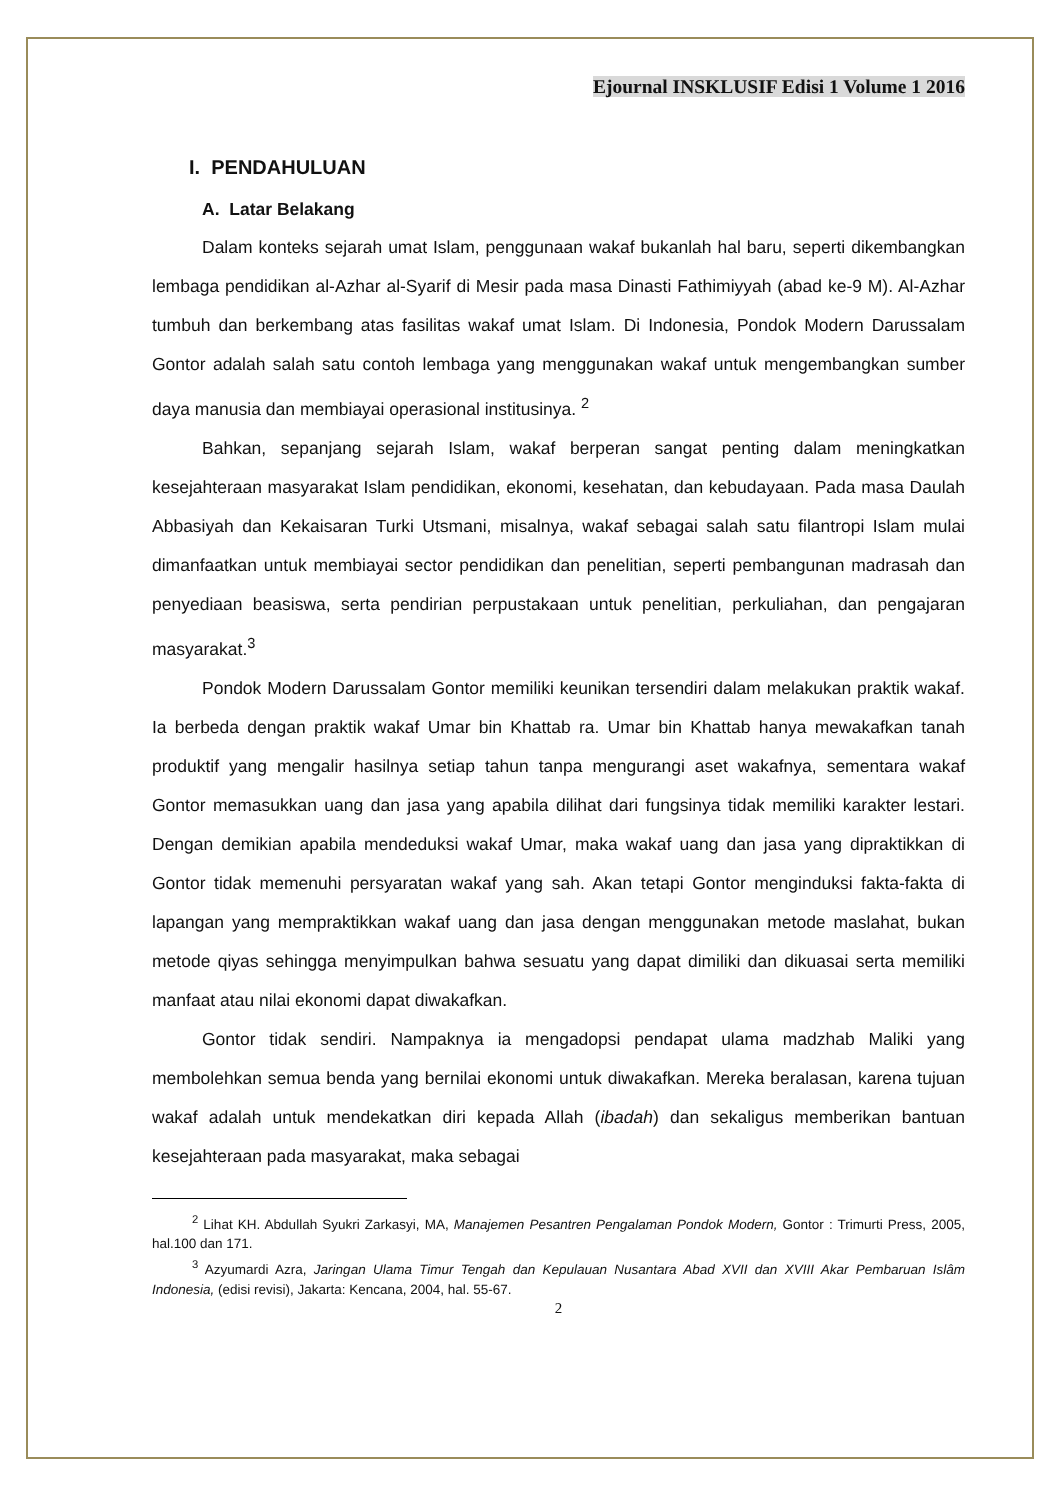Ejournal INSKLUSIF Edisi 1 Volume 1 2016
I. PENDAHULUAN
A. Latar Belakang
Dalam konteks sejarah umat Islam, penggunaan wakaf bukanlah hal baru, seperti dikembangkan lembaga pendidikan al-Azhar al-Syarif di Mesir pada masa Dinasti Fathimiyyah (abad ke-9 M). Al-Azhar tumbuh dan berkembang atas fasilitas wakaf umat Islam. Di Indonesia, Pondok Modern Darussalam Gontor adalah salah satu contoh lembaga yang menggunakan wakaf untuk mengembangkan sumber daya manusia dan membiayai operasional institusinya. <sup>2</sup>
Bahkan, sepanjang sejarah Islam, wakaf berperan sangat penting dalam meningkatkan kesejahteraan masyarakat Islam pendidikan, ekonomi, kesehatan, dan kebudayaan. Pada masa Daulah Abbasiyah dan Kekaisaran Turki Utsmani, misalnya, wakaf sebagai salah satu filantropi Islam mulai dimanfaatkan untuk membiayai sector pendidikan dan penelitian, seperti pembangunan madrasah dan penyediaan beasiswa, serta pendirian perpustakaan untuk penelitian, perkuliahan, dan pengajaran masyarakat.<sup>3</sup>
Pondok Modern Darussalam Gontor memiliki keunikan tersendiri dalam melakukan praktik wakaf. Ia berbeda dengan praktik wakaf Umar bin Khattab ra. Umar bin Khattab hanya mewakafkan tanah produktif yang mengalir hasilnya setiap tahun tanpa mengurangi aset wakafnya, sementara wakaf Gontor memasukkan uang dan jasa yang apabila dilihat dari fungsinya tidak memiliki karakter lestari. Dengan demikian apabila mendeduksi wakaf Umar, maka wakaf uang dan jasa yang dipraktikkan di Gontor tidak memenuhi persyaratan wakaf yang sah. Akan tetapi Gontor menginduksi fakta-fakta di lapangan yang mempraktikkan wakaf uang dan jasa dengan menggunakan metode maslahat, bukan metode qiyas sehingga menyimpulkan bahwa sesuatu yang dapat dimiliki dan dikuasai serta memiliki manfaat atau nilai ekonomi dapat diwakafkan.
Gontor tidak sendiri. Nampaknya ia mengadopsi pendapat ulama madzhab Maliki yang membolehkan semua benda yang bernilai ekonomi untuk diwakafkan. Mereka beralasan, karena tujuan wakaf adalah untuk mendekatkan diri kepada Allah (ibadah) dan sekaligus memberikan bantuan kesejahteraan pada masyarakat, maka sebagai
<sup>2</sup> Lihat KH. Abdullah Syukri Zarkasyi, MA, Manajemen Pesantren Pengalaman Pondok Modern, Gontor : Trimurti Press, 2005, hal.100 dan 171.
<sup>3</sup> Azyumardi Azra, Jaringan Ulama Timur Tengah dan Kepulauan Nusantara Abad XVII dan XVIII Akar Pembaruan Islâm Indonesia, (edisi revisi), Jakarta: Kencana, 2004, hal. 55-67.
2